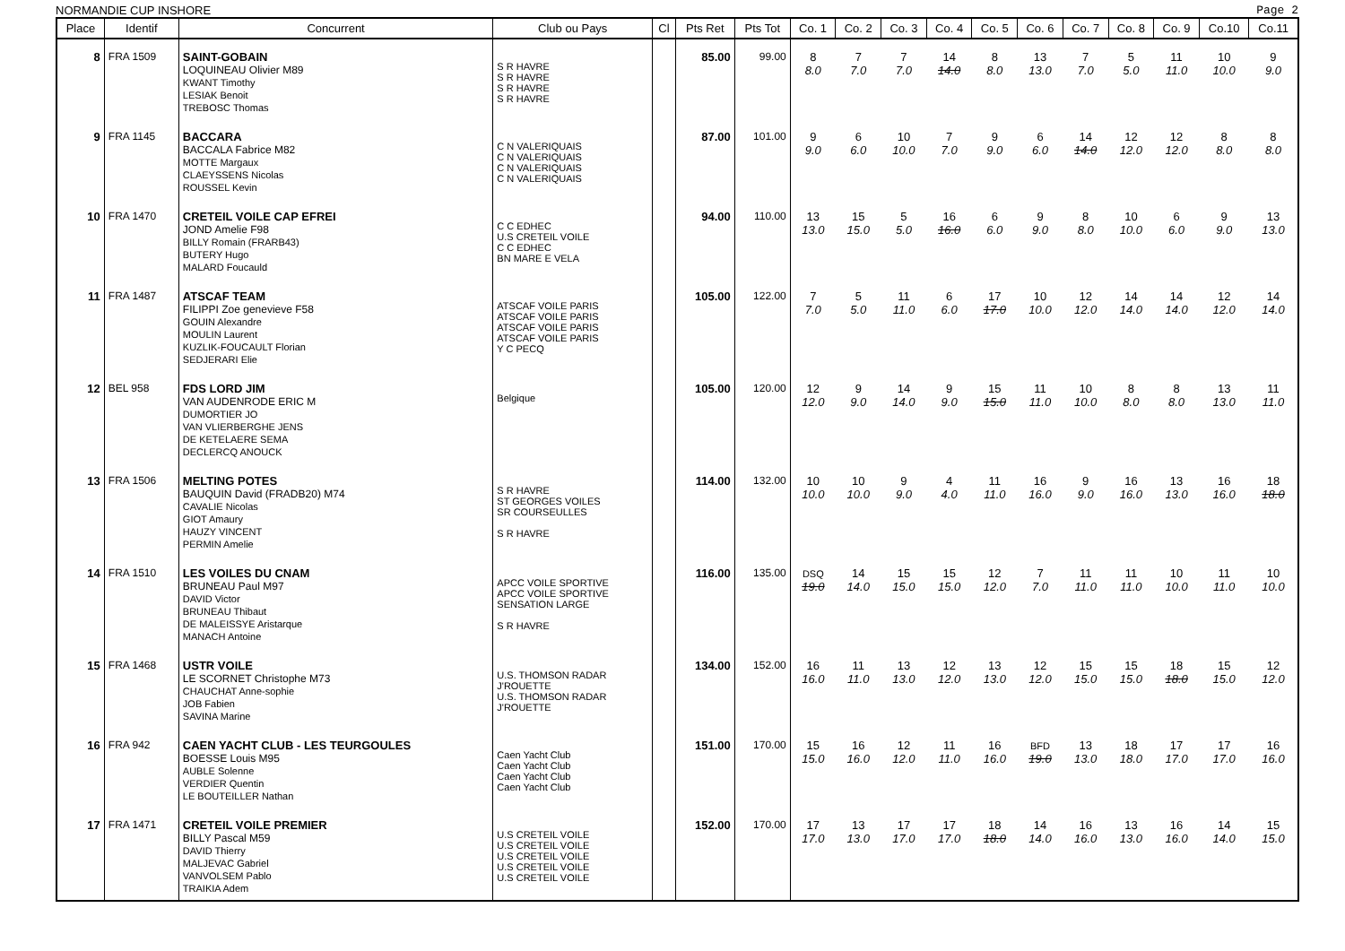NORMANDIE CUP INSHORE Page 2
| Place | Identif | Concurrent | Club ou Pays | Cl | Pts Ret | Pts Tot | Co. 1 | Co. 2 | Co. 3 | Co. 4 | Co. 5 | Co. 6 | Co. 7 | Co. 8 | Co. 9 | Co.10 | Co.11 |
| --- | --- | --- | --- | --- | --- | --- | --- | --- | --- | --- | --- | --- | --- | --- | --- | --- | --- |
| 8 | FRA 1509 | SAINT-GOBAIN LOQUINEAU Olivier M89 KWANT Timothy LESIAK Benoit TREBOSC Thomas | S R HAVRE S R HAVRE S R HAVRE S R HAVRE | | 85.00 | 99.00 | 8 8.0 | 7 7.0 | 7 7.0 | 14 14.0 | 8 8.0 | 13 13.0 | 7 7.0 | 5 5.0 | 11 11.0 | 10 10.0 | 9 9.0 |
| 9 | FRA 1145 | BACCARA BACCALA Fabrice M82 MOTTE Margaux CLAEYSSENS Nicolas ROUSSEL Kevin | C N VALERIQUAIS C N VALERIQUAIS C N VALERIQUAIS C N VALERIQUAIS | | 87.00 | 101.00 | 9 9.0 | 6 6.0 | 10 10.0 | 7 7.0 | 9 9.0 | 6 6.0 | 14 14.0 | 12 12.0 | 12 12.0 | 8 8.0 | 8 8.0 |
| 10 | FRA 1470 | CRETEIL VOILE CAP EFREI JOND Amelie F98 BILLY Romain (FRARB43) BUTERY Hugo MALARD Foucauld | C C EDHEC U.S CRETEIL VOILE C C EDHEC BN MARE E VELA | | 94.00 | 110.00 | 13 13.0 | 15 15.0 | 5 5.0 | 16 16.0 | 6 6.0 | 9 9.0 | 8 8.0 | 10 10.0 | 6 6.0 | 9 9.0 | 13 13.0 |
| 11 | FRA 1487 | ATSCAF TEAM FILIPPI Zoe genevieve F58 GOUIN Alexandre MOULIN Laurent KUZLIK-FOUCAULT Florian SEDJERARI Elie | ATSCAF VOILE PARIS ATSCAF VOILE PARIS ATSCAF VOILE PARIS ATSCAF VOILE PARIS Y C PECQ | | 105.00 | 122.00 | 7 7.0 | 5 5.0 | 11 11.0 | 6 6.0 | 17 17.0 | 10 10.0 | 12 12.0 | 14 14.0 | 14 14.0 | 12 12.0 | 14 14.0 |
| 12 | BEL 958 | FDS LORD JIM VAN AUDENRODE ERIC M DUMORTIER JO VAN VLIERBERGHE JENS DE KETELAERE SEMA DECLERCQ ANOUCK | Belgique | | 105.00 | 120.00 | 12 12.0 | 9 9.0 | 14 14.0 | 9 9.0 | 15 15.0 | 11 11.0 | 10 10.0 | 8 8.0 | 8 8.0 | 13 13.0 | 11 11.0 |
| 13 | FRA 1506 | MELTING POTES BAUQUIN David (FRADB20) M74 CAVALIE Nicolas GIOT Amaury HAUZY VINCENT PERMIN Amelie | S R HAVRE ST GEORGES VOILES SR COURSEULLES S R HAVRE | | 114.00 | 132.00 | 10 10.0 | 10 10.0 | 9 9.0 | 4 4.0 | 11 11.0 | 16 16.0 | 9 9.0 | 16 16.0 | 13 13.0 | 16 16.0 | 18 18.0 |
| 14 | FRA 1510 | LES VOILES DU CNAM BRUNEAU Paul M97 DAVID Victor BRUNEAU Thibaut DE MALEISSYE Aristarque MANACH Antoine | APCC VOILE SPORTIVE APCC VOILE SPORTIVE SENSATION LARGE S R HAVRE | | 116.00 | 135.00 | DSQ 19.0 | 14 14.0 | 15 15.0 | 15 15.0 | 12 12.0 | 7 7.0 | 11 11.0 | 11 11.0 | 10 10.0 | 11 11.0 | 10 10.0 |
| 15 | FRA 1468 | USTR VOILE LE SCORNET Christophe M73 CHAUCHAT Anne-sophie JOB Fabien SAVINA Marine | U.S. THOMSON RADAR J'ROUETTE U.S. THOMSON RADAR J'ROUETTE | | 134.00 | 152.00 | 16 16.0 | 11 11.0 | 13 13.0 | 12 12.0 | 13 13.0 | 12 12.0 | 15 15.0 | 15 15.0 | 18 18.0 | 15 15.0 | 12 12.0 |
| 16 | FRA 942 | CAEN YACHT CLUB - LES TEURGOULES BOESSE Louis M95 AUBLE Solenne VERDIER Quentin LE BOUTEILLER Nathan | Caen Yacht Club Caen Yacht Club Caen Yacht Club Caen Yacht Club | | 151.00 | 170.00 | 15 15.0 | 16 16.0 | 12 12.0 | 11 11.0 | 16 16.0 | BFD 19.0 | 13 13.0 | 18 18.0 | 17 17.0 | 17 17.0 | 16 16.0 |
| 17 | FRA 1471 | CRETEIL VOILE PREMIER BILLY Pascal M59 DAVID Thierry MALJEVAC Gabriel VANVOLSEM Pablo TRAIKIA Adem | U.S CRETEIL VOILE U.S CRETEIL VOILE U.S CRETEIL VOILE U.S CRETEIL VOILE U.S CRETEIL VOILE | | 152.00 | 170.00 | 17 17.0 | 13 13.0 | 17 17.0 | 17 17.0 | 18 18.0 | 14 14.0 | 16 16.0 | 13 13.0 | 16 16.0 | 14 14.0 | 15 15.0 |